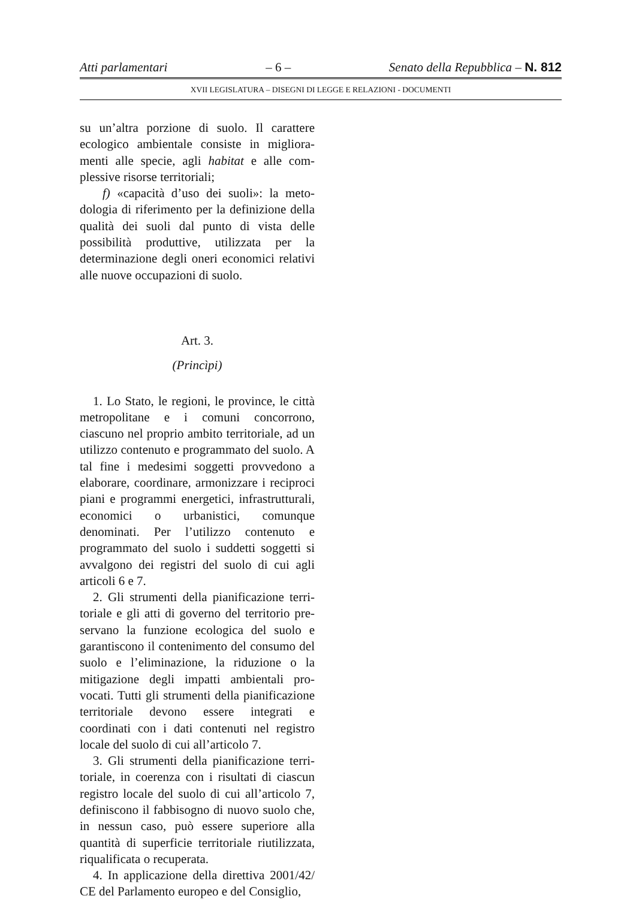Atti parlamentari – 6 – Senato della Repubblica – N. 812
XVII LEGISLATURA – DISEGNI DI LEGGE E RELAZIONI - DOCUMENTI
su un’altra porzione di suolo. Il carattere ecologico ambientale consiste in migliora­menti alle specie, agli habitat e alle com­plessive risorse territoriali;
f) «capacità d’uso dei suoli»: la meto­dologia di riferimento per la definizione della qualità dei suoli dal punto di vista delle possibilità produttive, utilizzata per la determinazione degli oneri economici rela­tivi alle nuove occupazioni di suolo.
Art. 3.
(Princìpi)
1. Lo Stato, le regioni, le province, le città metropolitane e i comuni concorrono, ciascuno nel proprio ambito territoriale, ad un utilizzo contenuto e programmato del suolo. A tal fine i medesimi soggetti provve­dono a elaborare, coordinare, armonizzare i reciproci piani e programmi energetici, in­frastrutturali, economici o urbanistici, co­munque denominati. Per l’utilizzo contenuto e programmato del suolo i suddetti soggetti si avvalgono dei registri del suolo di cui agli articoli 6 e 7.
2. Gli strumenti della pianificazione terri­toriale e gli atti di governo del territorio pre­servano la funzione ecologica del suolo e garantiscono il contenimento del consumo del suolo e l’eliminazione, la riduzione o la mitigazione degli impatti ambientali pro­vocati. Tutti gli strumenti della pianifica­zione territoriale devono essere integrati e coordinati con i dati contenuti nel registro locale del suolo di cui all’articolo 7.
3. Gli strumenti della pianificazione terri­toriale, in coerenza con i risultati di ciascun registro locale del suolo di cui all’articolo 7, definiscono il fabbisogno di nuovo suolo che, in nessun caso, può essere superiore alla quantità di superficie territoriale riutiliz­zata, riqualificata o recuperata.
4. In applicazione della direttiva 2001/42/ CE del Parlamento europeo e del Consiglio,